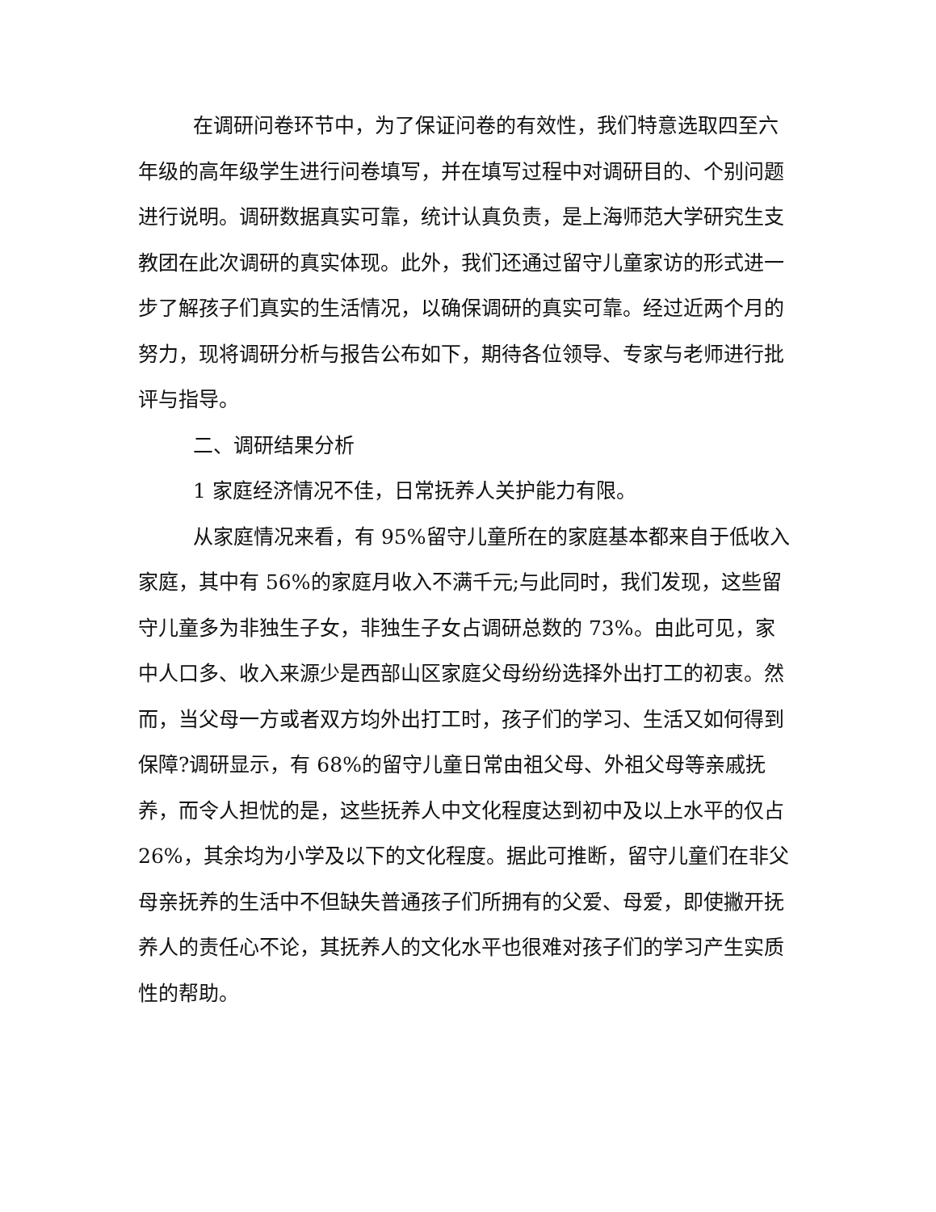在调研问卷环节中，为了保证问卷的有效性，我们特意选取四至六年级的高年级学生进行问卷填写，并在填写过程中对调研目的、个别问题进行说明。调研数据真实可靠，统计认真负责，是上海师范大学研究生支教团在此次调研的真实体现。此外，我们还通过留守儿童家访的形式进一步了解孩子们真实的生活情况，以确保调研的真实可靠。经过近两个月的努力，现将调研分析与报告公布如下，期待各位领导、专家与老师进行批评与指导。
二、调研结果分析
1 家庭经济情况不佳，日常抚养人关护能力有限。
从家庭情况来看，有 95%留守儿童所在的家庭基本都来自于低收入家庭，其中有 56%的家庭月收入不满千元;与此同时，我们发现，这些留守儿童多为非独生子女，非独生子女占调研总数的 73%。由此可见，家中人口多、收入来源少是西部山区家庭父母纷纷选择外出打工的初衷。然而，当父母一方或者双方均外出打工时，孩子们的学习、生活又如何得到保障?调研显示，有 68%的留守儿童日常由祖父母、外祖父母等亲戚抚养，而令人担忧的是，这些抚养人中文化程度达到初中及以上水平的仅占 26%，其余均为小学及以下的文化程度。据此可推断，留守儿童们在非父母亲抚养的生活中不但缺失普通孩子们所拥有的父爱、母爱，即使撇开抚养人的责任心不论，其抚养人的文化水平也很难对孩子们的学习产生实质性的帮助。